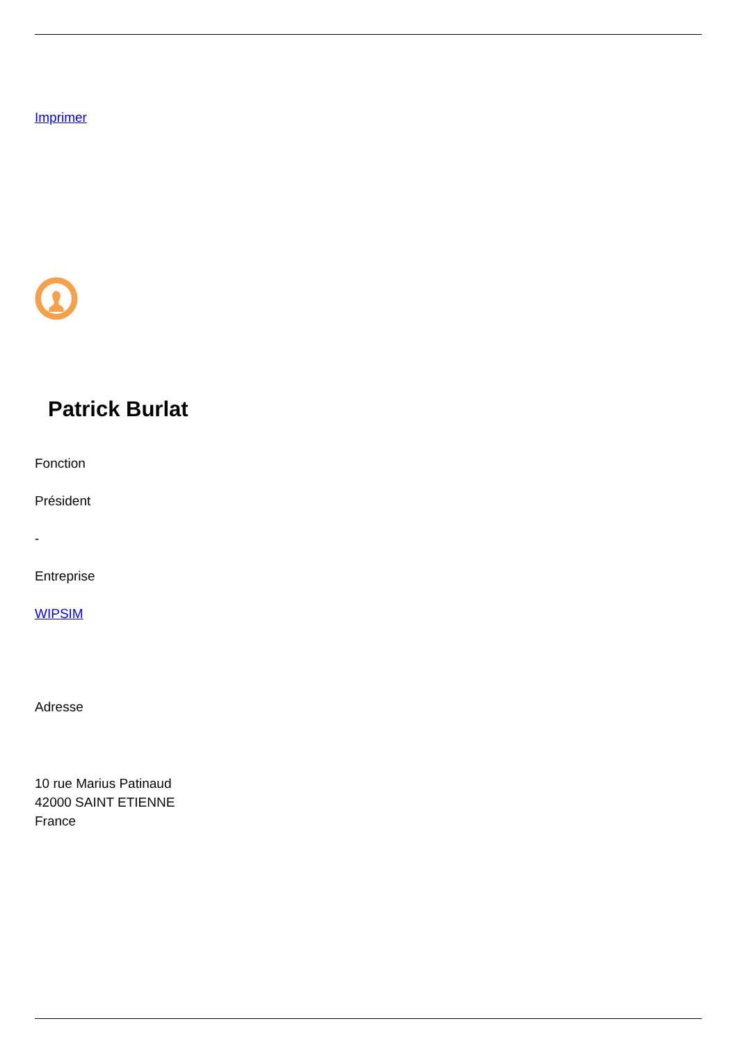Imprimer
Patrick Burlat
Fonction
Président
-
Entreprise
WIPSIM
Adresse
10 rue Marius Patinaud
42000 SAINT ETIENNE
France